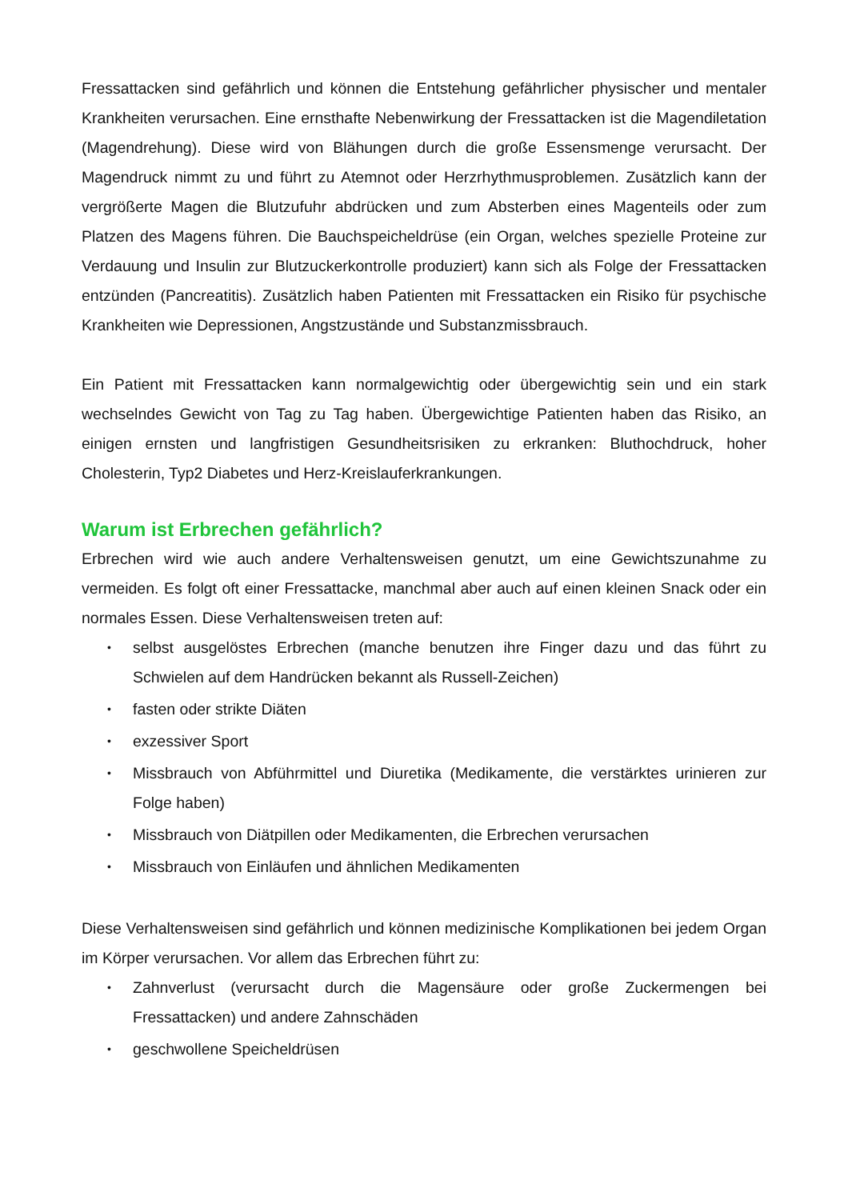Fressattacken sind gefährlich und können die Entstehung gefährlicher physischer und mentaler Krankheiten verursachen. Eine ernsthafte Nebenwirkung der Fressattacken ist die Magendiletation (Magendrehung). Diese wird von Blähungen durch die große Essensmenge verursacht. Der Magendruck nimmt zu und führt zu Atemnot oder Herzrhythmusproblemen. Zusätzlich kann der vergrößerte Magen die Blutzufuhr abdrücken und zum Absterben eines Magenteils oder zum Platzen des Magens führen. Die Bauchspeicheldrüse (ein Organ, welches spezielle Proteine zur Verdauung und Insulin zur Blutzuckerkontrolle produziert) kann sich als Folge der Fressattacken entzünden (Pancreatitis). Zusätzlich haben Patienten mit Fressattacken ein Risiko für psychische Krankheiten wie Depressionen, Angstzustände und Substanzmissbrauch.
Ein Patient mit Fressattacken kann normalgewichtig oder übergewichtig sein und ein stark wechselndes Gewicht von Tag zu Tag haben. Übergewichtige Patienten haben das Risiko, an einigen ernsten und langfristigen Gesundheitsrisiken zu erkranken: Bluthochdruck, hoher Cholesterin, Typ2 Diabetes und Herz-Kreislauferkrankungen.
Warum ist Erbrechen gefährlich?
Erbrechen wird wie auch andere Verhaltensweisen genutzt, um eine Gewichtszunahme zu vermeiden. Es folgt oft einer Fressattacke, manchmal aber auch auf einen kleinen Snack oder ein normales Essen. Diese Verhaltensweisen treten auf:
• selbst ausgelöstes Erbrechen (manche benutzen ihre Finger dazu und das führt zu Schwielen auf dem Handrücken bekannt als Russell-Zeichen)
• fasten oder strikte Diäten
• exzessiver Sport
• Missbrauch von Abführmittel und Diuretika (Medikamente, die verstärktes urinieren zur Folge haben)
• Missbrauch von Diätpillen oder Medikamenten, die Erbrechen verursachen
• Missbrauch von Einläufen und ähnlichen Medikamenten
Diese Verhaltensweisen sind gefährlich und können medizinische Komplikationen bei jedem Organ im Körper verursachen. Vor allem das Erbrechen führt zu:
• Zahnverlust (verursacht durch die Magensäure oder große Zuckermengen bei Fressattacken) und andere Zahnschäden
• geschwollene Speicheldrüsen